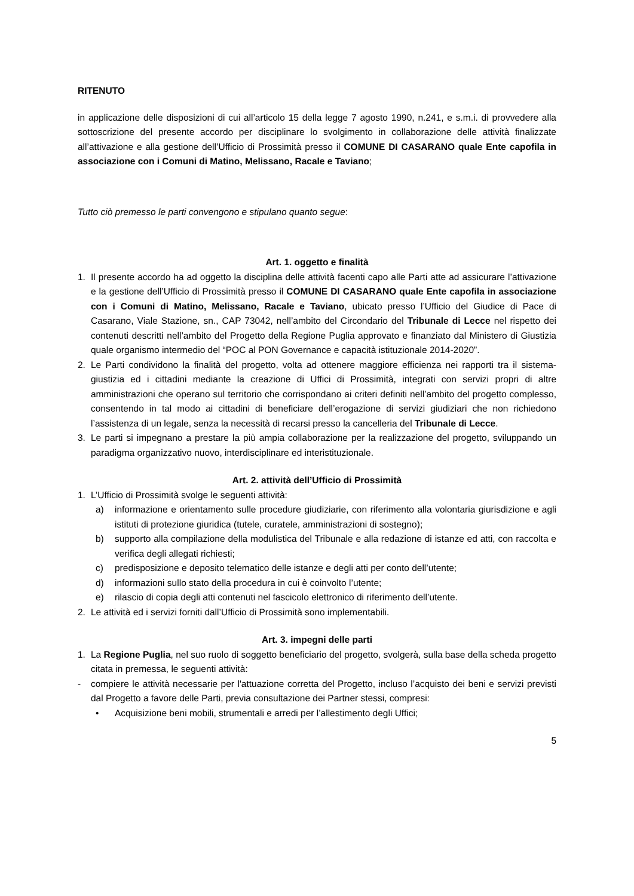RITENUTO
in applicazione delle disposizioni di cui all’articolo 15 della legge 7 agosto 1990, n.241, e s.m.i. di provvedere alla sottoscrizione del presente accordo per disciplinare lo svolgimento in collaborazione delle attività finalizzate all’attivazione e alla gestione dell’Ufficio di Prossimità presso il COMUNE DI CASARANO quale Ente capofila in associazione con i Comuni di Matino, Melissano, Racale e Taviano;
Tutto ciò premesso le parti convengono e stipulano quanto segue:
Art. 1. oggetto e finalità
1. Il presente accordo ha ad oggetto la disciplina delle attività facenti capo alle Parti atte ad assicurare l’attivazione e la gestione dell’Ufficio di Prossimità presso il COMUNE DI CASARANO quale Ente capofila in associazione con i Comuni di Matino, Melissano, Racale e Taviano, ubicato presso l’Ufficio del Giudice di Pace di Casarano, Viale Stazione, sn., CAP 73042, nell’ambito del Circondario del Tribunale di Lecce nel rispetto dei contenuti descritti nell’ambito del Progetto della Regione Puglia approvato e finanziato dal Ministero di Giustizia quale organismo intermedio del “POC al PON Governance e capacità istituzionale 2014-2020”.
2. Le Parti condividono la finalità del progetto, volta ad ottenere maggiore efficienza nei rapporti tra il sistema-giustizia ed i cittadini mediante la creazione di Uffici di Prossimità, integrati con servizi propri di altre amministrazioni che operano sul territorio che corrispondano ai criteri definiti nell’ambito del progetto complesso, consentendo in tal modo ai cittadini di beneficiare dell’erogazione di servizi giudiziari che non richiedono l’assistenza di un legale, senza la necessità di recarsi presso la cancelleria del Tribunale di Lecce.
3. Le parti si impegnano a prestare la più ampia collaborazione per la realizzazione del progetto, sviluppando un paradigma organizzativo nuovo, interdisciplinare ed interistituzionale.
Art. 2. attività dell’Ufficio di Prossimità
1. L’Ufficio di Prossimità svolge le seguenti attività:
a) informazione e orientamento sulle procedure giudiziarie, con riferimento alla volontaria giurisdizione e agli istituti di protezione giuridica (tutele, curatele, amministrazioni di sostegno);
b) supporto alla compilazione della modulistica del Tribunale e alla redazione di istanze ed atti, con raccolta e verifica degli allegati richiesti;
c) predisposizione e deposito telematico delle istanze e degli atti per conto dell’utente;
d) informazioni sullo stato della procedura in cui è coinvolto l’utente;
e) rilascio di copia degli atti contenuti nel fascicolo elettronico di riferimento dell’utente.
2. Le attività ed i servizi forniti dall’Ufficio di Prossimità sono implementabili.
Art. 3. impegni delle parti
1. La Regione Puglia, nel suo ruolo di soggetto beneficiario del progetto, svolgerà, sulla base della scheda progetto citata in premessa, le seguenti attività:
- compiere le attività necessarie per l'attuazione corretta del Progetto, incluso l’acquisto dei beni e servizi previsti dal Progetto a favore delle Parti, previa consultazione dei Partner stessi, compresi:
• Acquisizione beni mobili, strumentali e arredi per l’allestimento degli Uffici;
5